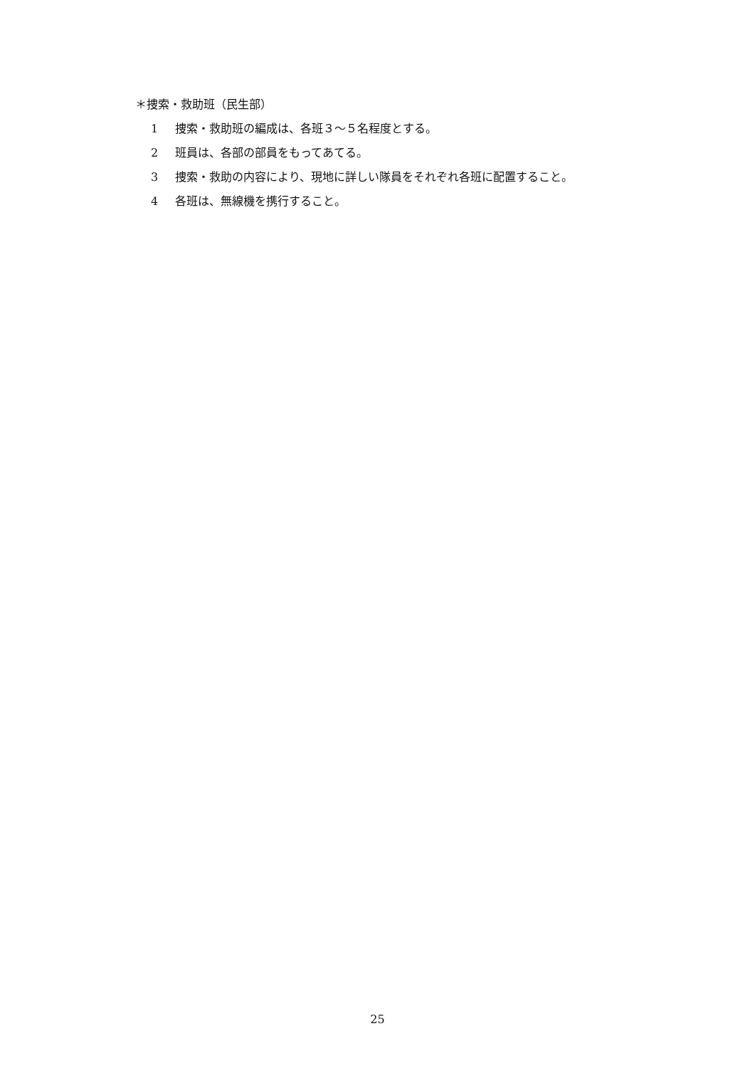＊捜索・救助班（民生部）
1 捜索・救助班の編成は、各班３～５名程度とする。
2 班員は、各部の部員をもってあてる。
3 捜索・救助の内容により、現地に詳しい隊員をそれぞれ各班に配置すること。
4 各班は、無線機を携行すること。
25